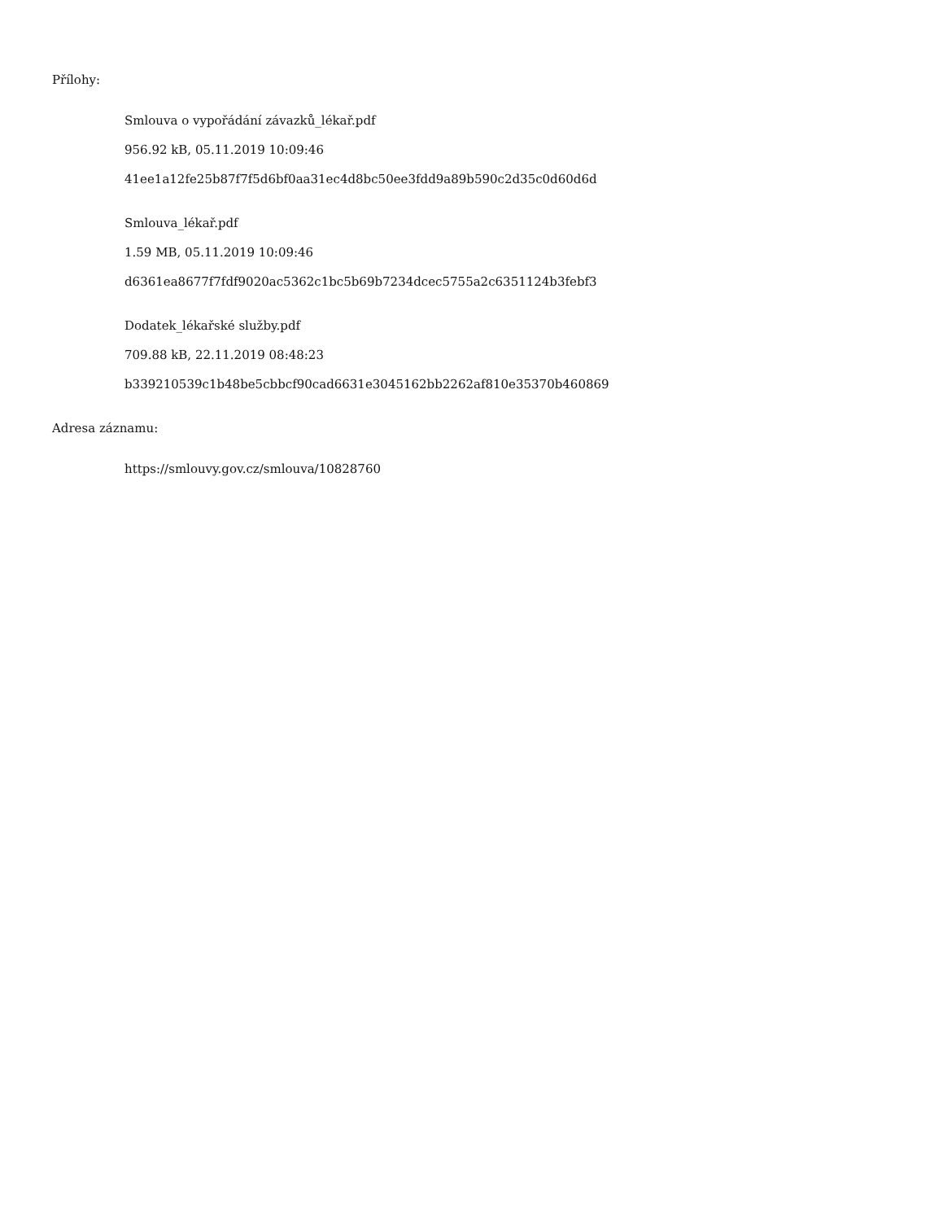Přílohy:
Smlouva o vypořádání závazků_lékař.pdf
956.92 kB, 05.11.2019 10:09:46
41ee1a12fe25b87f7f5d6bf0aa31ec4d8bc50ee3fdd9a89b590c2d35c0d60d6d
Smlouva_lékař.pdf
1.59 MB, 05.11.2019 10:09:46
d6361ea8677f7fdf9020ac5362c1bc5b69b7234dcec5755a2c6351124b3febf3
Dodatek_lékařské služby.pdf
709.88 kB, 22.11.2019 08:48:23
b339210539c1b48be5cbbcf90cad6631e3045162bb2262af810e35370b460869
Adresa záznamu:
https://smlouvy.gov.cz/smlouva/10828760